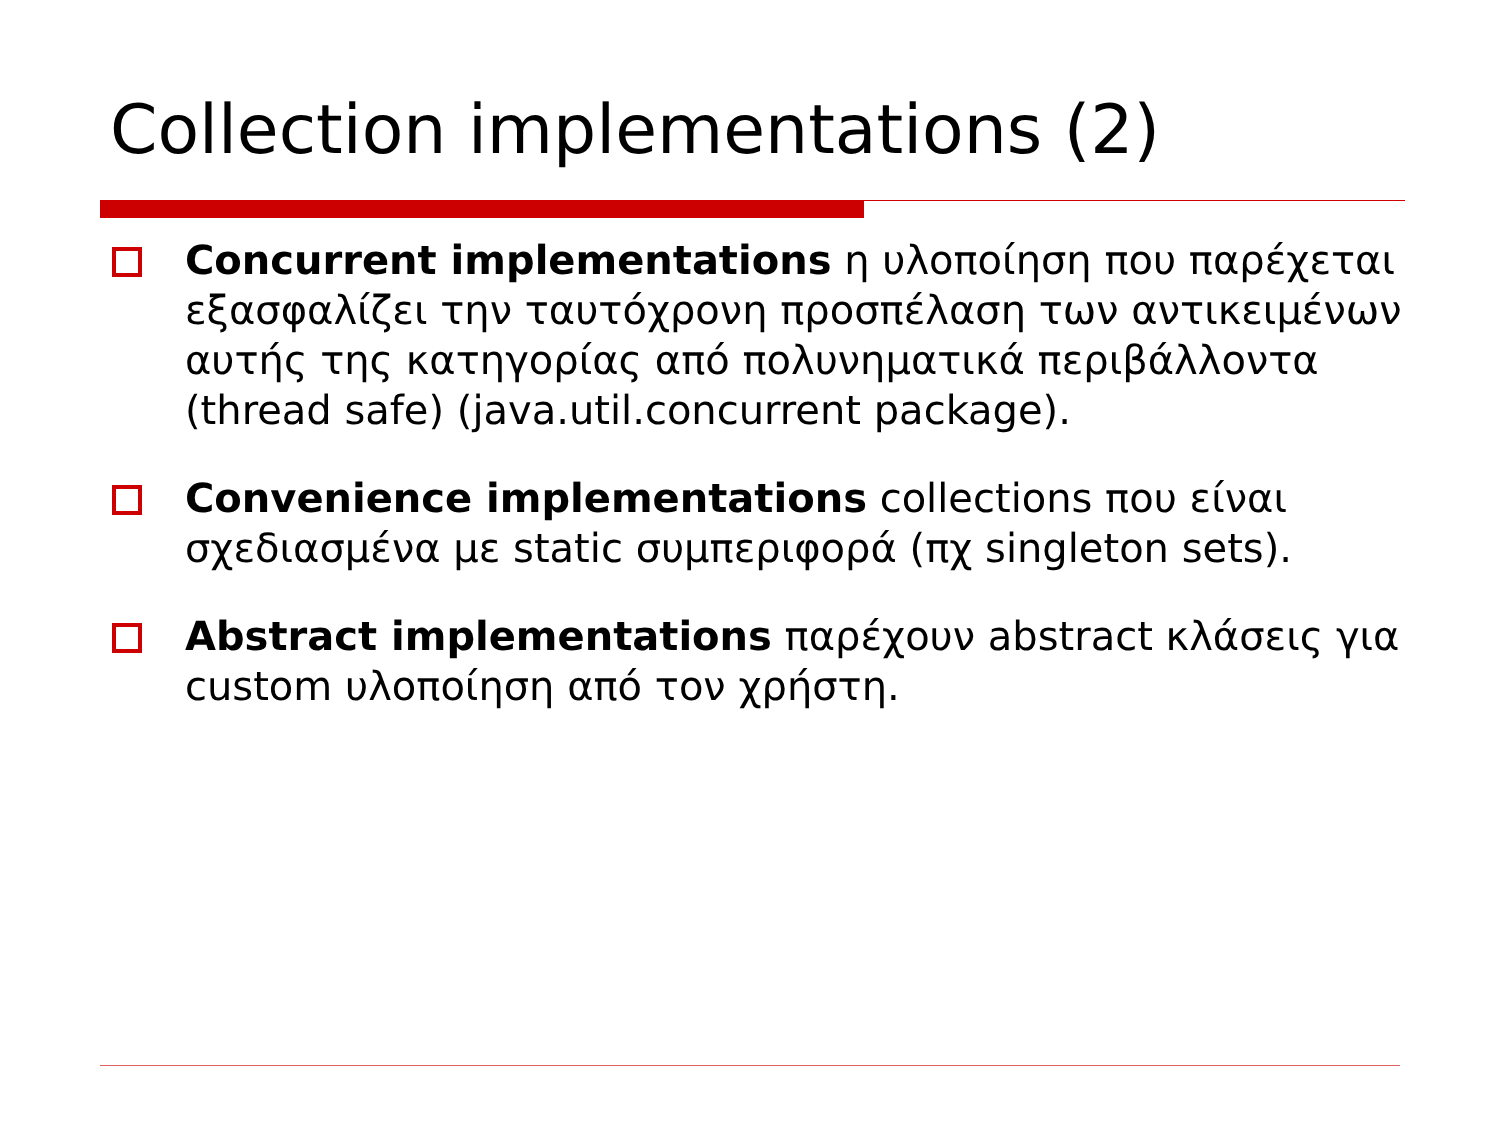Collection implementations (2)
Concurrent implementations η υλοποίηση που παρέχεται εξασφαλίζει την ταυτόχρονη προσπέλαση των αντικειμένων αυτής της κατηγορίας από πολυνηματικά περιβάλλοντα (thread safe) (java.util.concurrent package).
Convenience implementations collections που είναι σχεδιασμένα με static συμπεριφορά (πχ singleton sets).
Abstract implementations παρέχουν abstract κλάσεις για custom υλοποίηση από τον χρήστη.